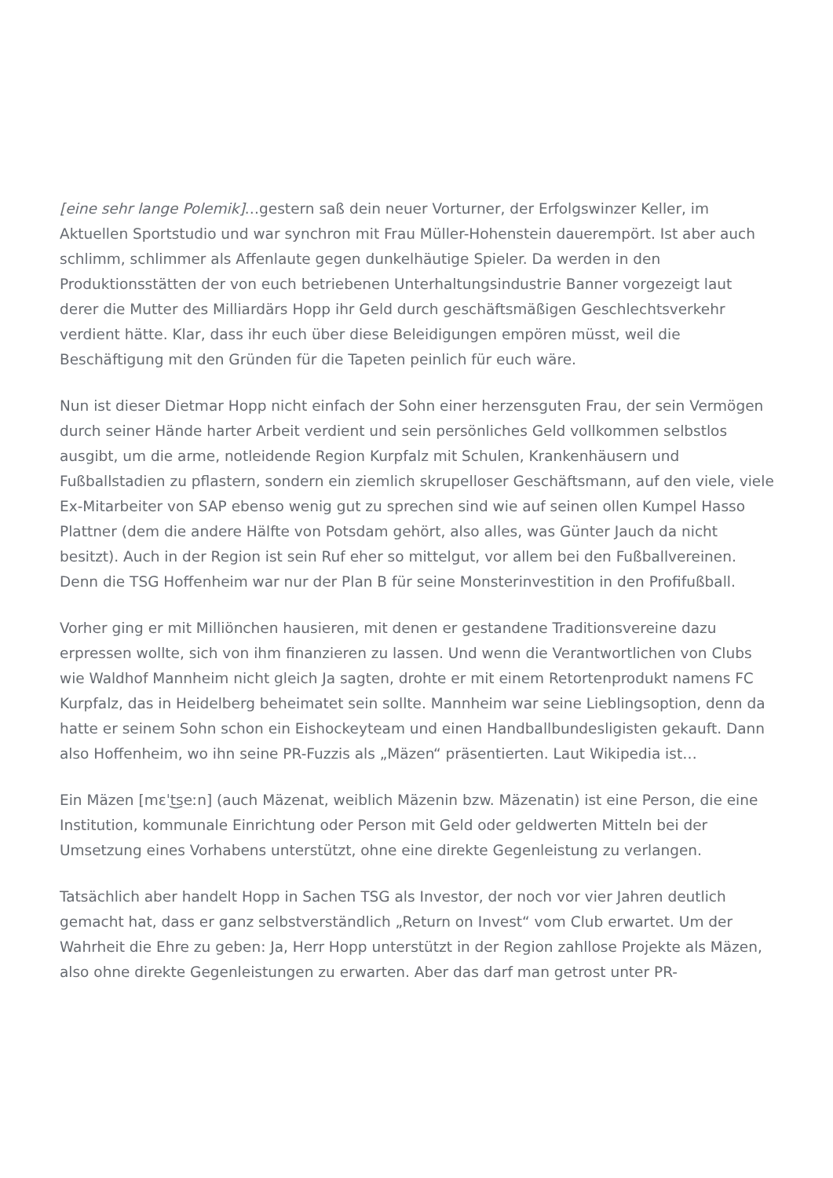[eine sehr lange Polemik]…gestern saß dein neuer Vorturner, der Erfolgswinzer Keller, im Aktuellen Sportstudio und war synchron mit Frau Müller-Hohenstein dauerempört. Ist aber auch schlimm, schlimmer als Affenlaute gegen dunkelhäutige Spieler. Da werden in den Produktionsstätten der von euch betriebenen Unterhaltungsindustrie Banner vorgezeigt laut derer die Mutter des Milliardärs Hopp ihr Geld durch geschäftsmäßigen Geschlechtsverkehr verdient hätte. Klar, dass ihr euch über diese Beleidigungen empören müsst, weil die Beschäftigung mit den Gründen für die Tapeten peinlich für euch wäre.
Nun ist dieser Dietmar Hopp nicht einfach der Sohn einer herzensguten Frau, der sein Vermögen durch seiner Hände harter Arbeit verdient und sein persönliches Geld vollkommen selbstlos ausgibt, um die arme, notleidende Region Kurpfalz mit Schulen, Krankenhäusern und Fußballstadien zu pflastern, sondern ein ziemlich skrupelloser Geschäftsmann, auf den viele, viele Ex-Mitarbeiter von SAP ebenso wenig gut zu sprechen sind wie auf seinen ollen Kumpel Hasso Plattner (dem die andere Hälfte von Potsdam gehört, also alles, was Günter Jauch da nicht besitzt). Auch in der Region ist sein Ruf eher so mittelgut, vor allem bei den Fußballvereinen. Denn die TSG Hoffenheim war nur der Plan B für seine Monsterinvestition in den Profifußball.
Vorher ging er mit Milliönchen hausieren, mit denen er gestandene Traditionsvereine dazu erpressen wollte, sich von ihm finanzieren zu lassen. Und wenn die Verantwortlichen von Clubs wie Waldhof Mannheim nicht gleich Ja sagten, drohte er mit einem Retortenprodukt namens FC Kurpfalz, das in Heidelberg beheimatet sein sollte. Mannheim war seine Lieblingsoption, denn da hatte er seinem Sohn schon ein Eishockeyteam und einen Handballbundesligisten gekauft. Dann also Hoffenheim, wo ihn seine PR-Fuzzis als „Mäzen“ präsentierten. Laut Wikipedia ist…
Ein Mäzen [mɛˈt͜seːn] (auch Mäzenat, weiblich Mäzenin bzw. Mäzenatin) ist eine Person, die eine Institution, kommunale Einrichtung oder Person mit Geld oder geldwerten Mitteln bei der Umsetzung eines Vorhabens unterstützt, ohne eine direkte Gegenleistung zu verlangen.
Tatsächlich aber handelt Hopp in Sachen TSG als Investor, der noch vor vier Jahren deutlich gemacht hat, dass er ganz selbstverständlich „Return on Invest“ vom Club erwartet. Um der Wahrheit die Ehre zu geben: Ja, Herr Hopp unterstützt in der Region zahllose Projekte als Mäzen, also ohne direkte Gegenleistungen zu erwarten. Aber das darf man getrost unter PR-